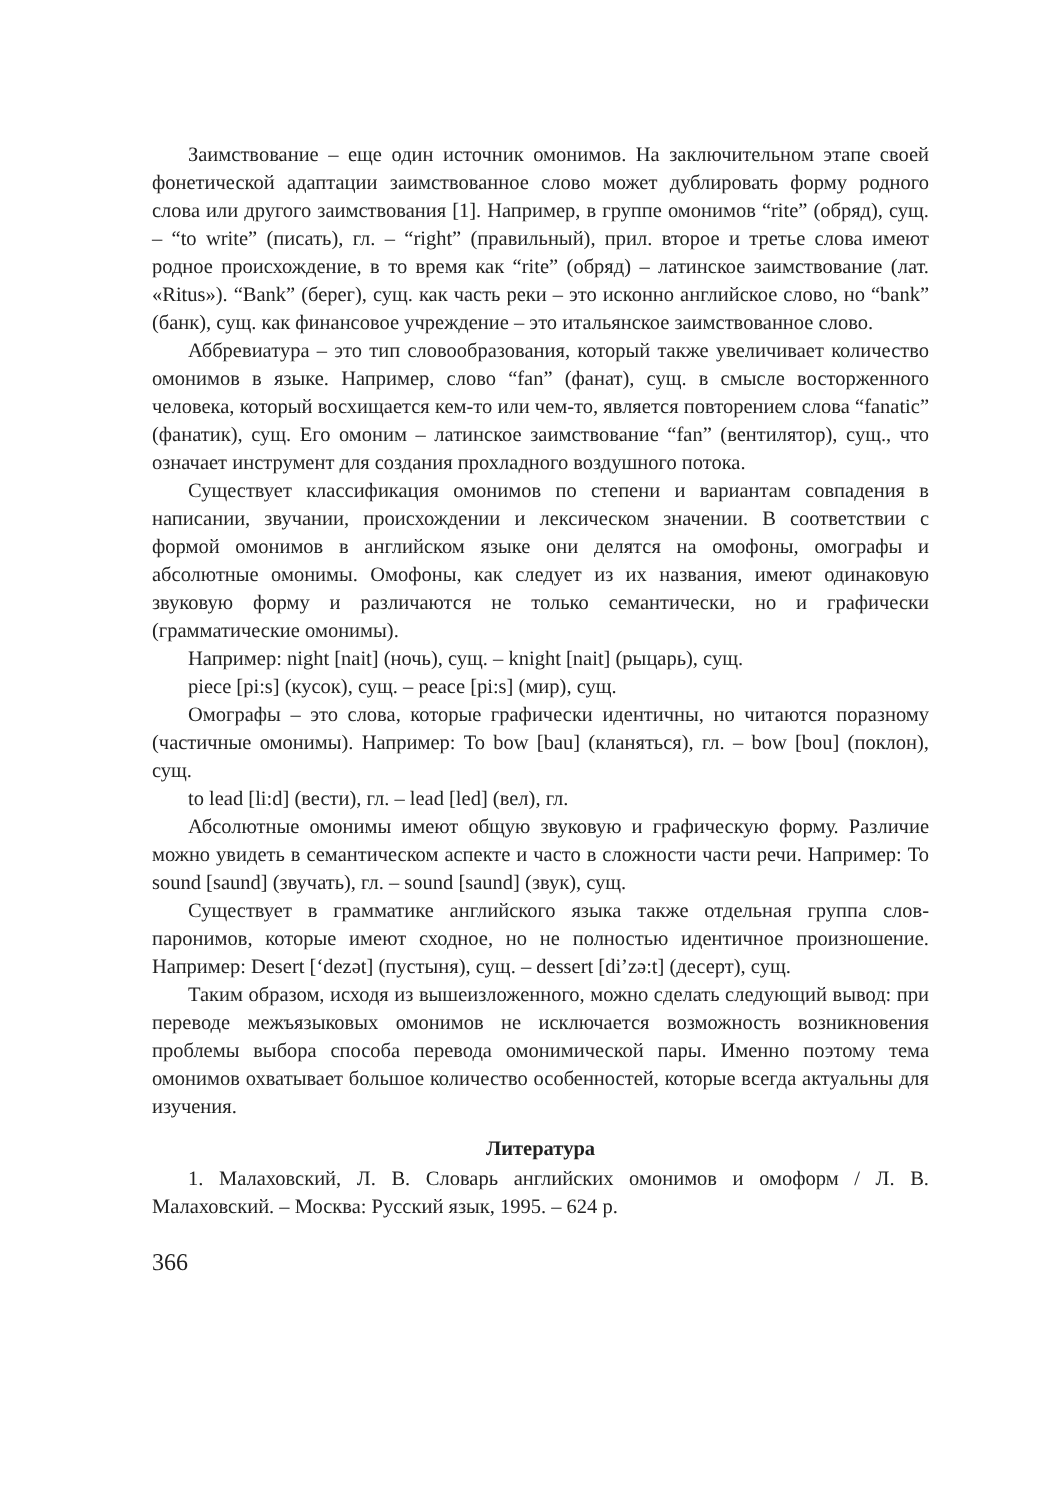Заимствование – еще один источник омонимов. На заключительном этапе своей фонетической адаптации заимствованное слово может дублировать форму родного слова или другого заимствования [1]. Например, в группе омонимов “rite” (обряд), сущ. – “to write” (писать), гл. – “right” (правильный), прил. второе и третье слова имеют родное происхождение, в то время как “rite” (обряд) – латинское заимствование (лат. «Ritus»). “Bank” (берег), сущ. как часть реки – это исконно английское слово, но “bank” (банк), сущ. как финансовое учреждение – это итальянское заимствованное слово.
Аббревиатура – это тип словообразования, который также увеличивает количество омонимов в языке. Например, слово “fan” (фанат), сущ. в смысле восторженного человека, который восхищается кем-то или чем-то, является повторением слова “fanatic” (фанатик), сущ. Его омоним – латинское заимствование “fan” (вентилятор), сущ., что означает инструмент для создания прохладного воздушного потока.
Существует классификация омонимов по степени и вариантам совпадения в написании, звучании, происхождении и лексическом значении. В соответствии с формой омонимов в английском языке они делятся на омофоны, омографы и абсолютные омонимы. Омофоны, как следует из их названия, имеют одинаковую звуковую форму и различаются не только семантически, но и графически (грамматические омонимы).
Например: night [nait] (ночь), сущ. – knight [nait] (рыцарь), сущ.
piece [pi:s] (кусок), сущ. – peace [pi:s] (мир), сущ.
Омографы – это слова, которые графически идентичны, но читаются поразному (частичные омонимы). Например: To bow [bau] (кланяться), гл. – bow [bou] (поклон), сущ.
to lead [li:d] (вести), гл. – lead [led] (вел), гл.
Абсолютные омонимы имеют общую звуковую и графическую форму. Различие можно увидеть в семантическом аспекте и часто в сложности части речи. Например: To sound [saund] (звучать), гл. – sound [saund] (звук), сущ.
Существует в грамматике английского языка также отдельная группа слов-паронимов, которые имеют сходное, но не полностью идентичное произношение. Например: Desert [‘dezət] (пустыня), сущ. – dessert [di’zə:t] (десерт), сущ.
Таким образом, исходя из вышеизложенного, можно сделать следующий вывод: при переводе межъязыковых омонимов не исключается возможность возникновения проблемы выбора способа перевода омонимической пары. Именно поэтому тема омонимов охватывает большое количество особенностей, которые всегда актуальны для изучения.
Литература
1. Малаховский, Л. В. Словарь английских омонимов и омоформ / Л. В. Малаховский. – Москва: Русский язык, 1995. – 624 р.
366